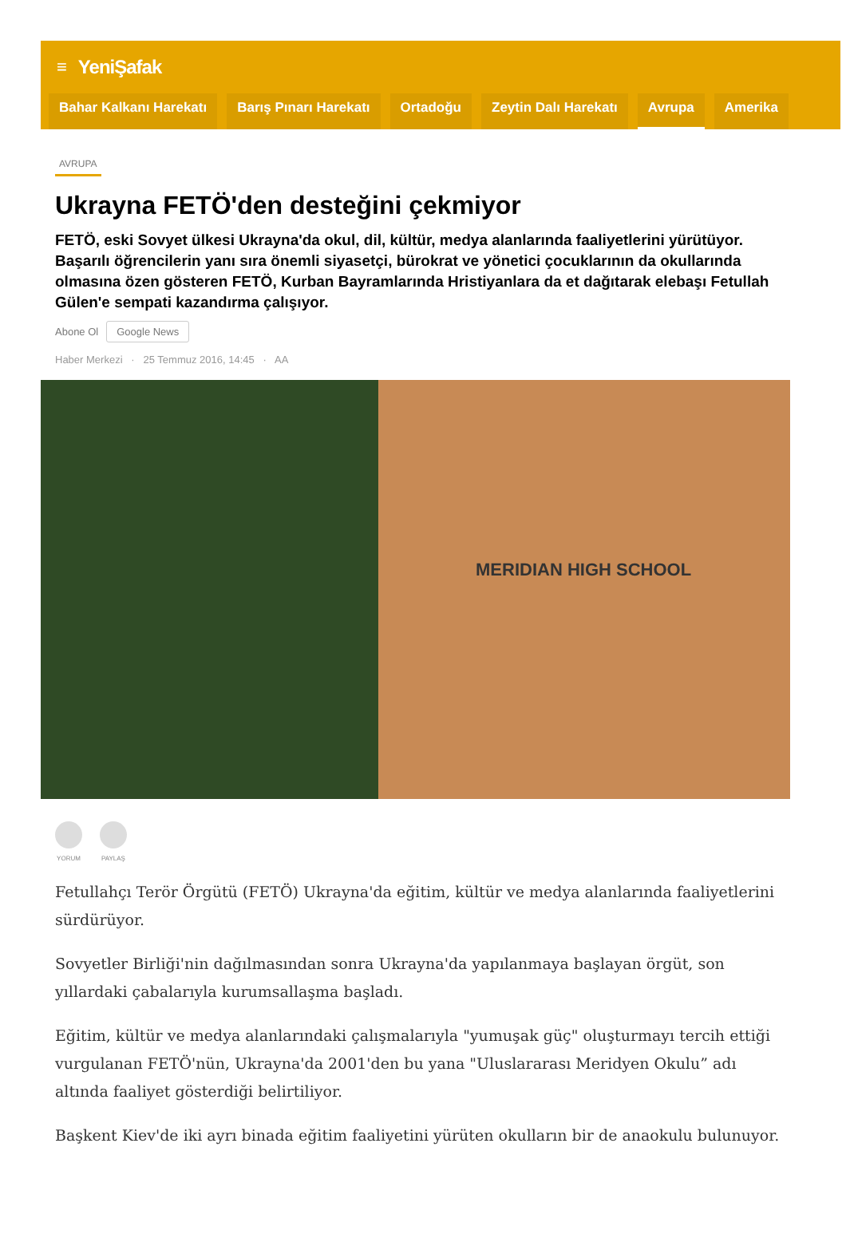≡ YeniŞafak
Bahar Kalkanı Harekatı Barış Pınarı Harekatı Ortadoğu Zeytin Dalı Harekatı Avrupa Amerika
AVRUPA
Ukrayna FETÖ'den desteğini çekmiyor
FETÖ, eski Sovyet ülkesi Ukrayna'da okul, dil, kültür, medya alanlarında faaliyetlerini yürütüyor. Başarılı öğrencilerin yanı sıra önemli siyasetçi, bürokrat ve yönetici çocuklarının da okullarında olmasına özen gösteren FETÖ, Kurban Bayramlarında Hristiyanlara da et dağıtarak elebaşı Fetullah Gülen'e sempati kazandırma çalışıyor.
Abone Ol Google News
Haber Merkezi · 25 Temmuz 2016, 14:45 · AA
MERIDIAN HIGH SCHOOL
YORUM PAYLAŞ
Fetullahçı Terör Örgütü (FETÖ) Ukrayna'da eğitim, kültür ve medya alanlarında faaliyetlerini sürdürüyor.
Sovyetler Birliği'nin dağılmasından sonra Ukrayna'da yapılanmaya başlayan örgüt, son yıllardaki çabalarıyla kurumsallaşma başladı.
Eğitim, kültür ve medya alanlarındaki çalışmalarıyla "yumuşak güç" oluşturmayı tercih ettiği vurgulanan FETÖ'nün, Ukrayna'da 2001'den bu yana "Uluslararası Meridyen Okulu” adı altında faaliyet gösterdiği belirtiliyor.
Başkent Kiev'de iki ayrı binada eğitim faaliyetini yürüten okulların bir de anaokulu bulunuyor.